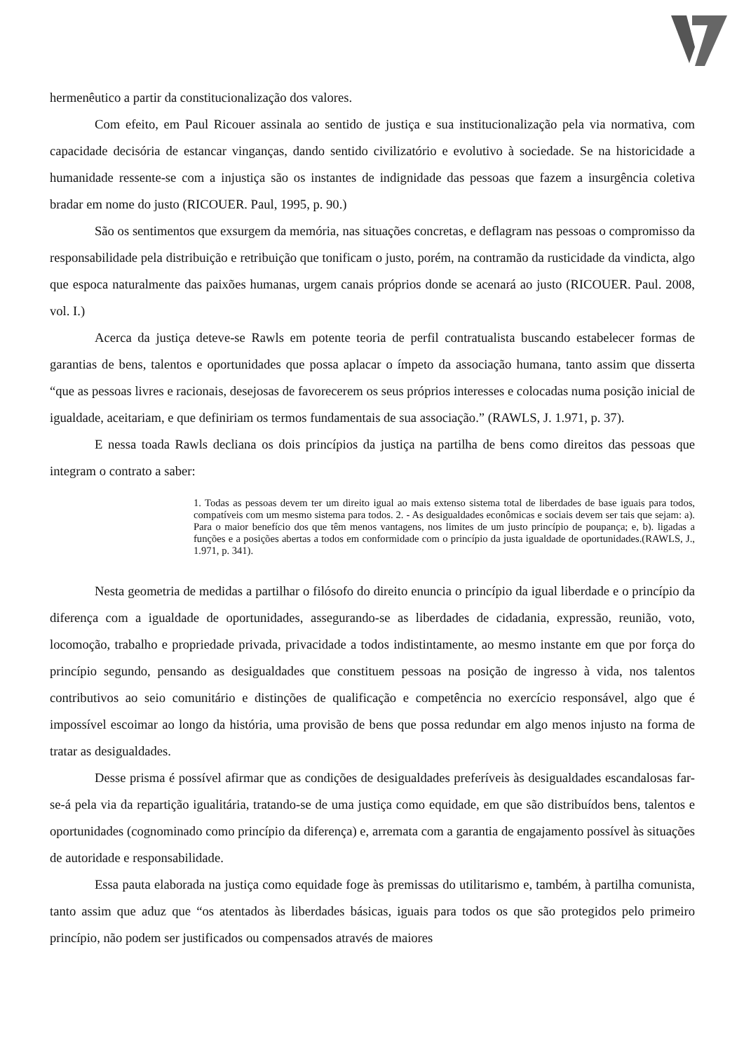hermenêutico a partir da constitucionalização dos valores.
Com efeito, em Paul Ricouer assinala ao sentido de justiça e sua institucionalização pela via normativa, com capacidade decisória de estancar vinganças, dando sentido civilizatório e evolutivo à sociedade. Se na historicidade a humanidade ressente-se com a injustiça são os instantes de indignidade das pessoas que fazem a insurgência coletiva bradar em nome do justo (RICOUER. Paul, 1995, p. 90.)
São os sentimentos que exsurgem da memória, nas situações concretas, e deflagram nas pessoas o compromisso da responsabilidade pela distribuição e retribuição que tonificam o justo, porém, na contramão da rusticidade da vindicta, algo que espoca naturalmente das paixões humanas, urgem canais próprios donde se acenará ao justo (RICOUER. Paul. 2008, vol. I.)
Acerca da justiça deteve-se Rawls em potente teoria de perfil contratualista buscando estabelecer formas de garantias de bens, talentos e oportunidades que possa aplacar o ímpeto da associação humana, tanto assim que disserta “que as pessoas livres e racionais, desejosas de favorecerem os seus próprios interesses e colocadas numa posição inicial de igualdade, aceitariam, e que definiriam os termos fundamentais de sua associação.” (RAWLS, J. 1.971, p. 37).
E nessa toada Rawls decliana os dois princípios da justiça na partilha de bens como direitos das pessoas que integram o contrato a saber:
1. Todas as pessoas devem ter um direito igual ao mais extenso sistema total de liberdades de base iguais para todos, compatíveis com um mesmo sistema para todos. 2. - As desigualdades econômicas e sociais devem ser tais que sejam: a). Para o maior benefício dos que têm menos vantagens, nos limites de um justo princípio de poupança; e, b). ligadas a funções e a posições abertas a todos em conformidade com o princípio da justa igualdade de oportunidades.(RAWLS, J., 1.971, p. 341).
Nesta geometria de medidas a partilhar o filósofo do direito enuncia o princípio da igual liberdade e o princípio da diferença com a igualdade de oportunidades, assegurando-se as liberdades de cidadania, expressão, reunião, voto, locomoção, trabalho e propriedade privada, privacidade a todos indistintamente, ao mesmo instante em que por força do princípio segundo, pensando as desigualdades que constituem pessoas na posição de ingresso à vida, nos talentos contributivos ao seio comunitário e distinções de qualificação e competência no exercício responsável, algo que é impossível escoimar ao longo da história, uma provisão de bens que possa redundar em algo menos injusto na forma de tratar as desigualdades.
Desse prisma é possível afirmar que as condições de desigualdades preferíveis às desigualdades escandalosas far-se-á pela via da repartição igualitária, tratando-se de uma justiça como equidade, em que são distribuídos bens, talentos e oportunidades (cognominado como princípio da diferença) e, arremata com a garantia de engajamento possível às situações de autoridade e responsabilidade.
Essa pauta elaborada na justiça como equidade foge às premissas do utilitarismo e, também, à partilha comunista, tanto assim que aduz que “os atentados às liberdades básicas, iguais para todos os que são protegidos pelo primeiro princípio, não podem ser justificados ou compensados através de maiores